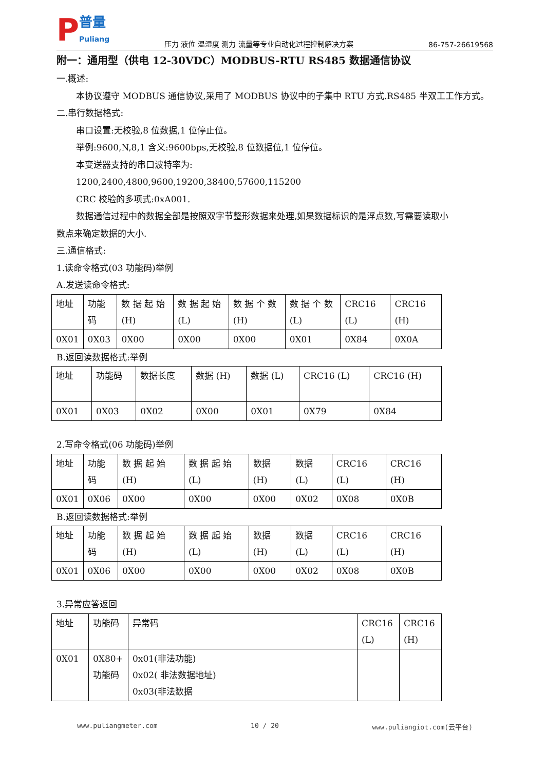P普量
Puliang
压力 液位 温湿度 测力 流量等专业自动化过程控制解决方案
86-757-26619568
附一：通用型（供电 12-30VDC）MODBUS-RTU RS485 数据通信协议
一.概述:
本协议遵守 MODBUS 通信协议,采用了 MODBUS 协议中的子集中 RTU 方式.RS485 半双工工作方式。
二.串行数据格式:
串口设置:无校验,8 位数据,1 位停止位。
举例:9600,N,8,1 含义:9600bps,无校验,8 位数据位,1 位停位。
本变送器支持的串口波特率为:
1200,2400,4800,9600,19200,38400,57600,115200
CRC 校验的多项式:0xA001.
数据通信过程中的数据全部是按照双字节整形数据来处理,如果数据标识的是浮点数,写需要读取小
数点来确定数据的大小.
三.通信格式:
1.读命令格式(03 功能码)举例
A.发送读命令格式:
| 地址 | 功能码 | 数 据 起 始 (H) | 数 据 起 始 (L) | 数 据 个 数 (H) | 数 据 个 数 (L) | CRC16 (L) | CRC16 (H) |
| 0X01 | 0X03 | 0X00 | 0X00 | 0X00 | 0X01 | 0X84 | 0X0A |
B.返回读数据格式:举例
| 地址 | 功能码 | 数据长度 | 数据 (H) | 数据 (L) | CRC16 (L) | CRC16 (H) |
| 0X01 | 0X03 | 0X02 | 0X00 | 0X01 | 0X79 | 0X84 |
2.写命令格式(06 功能码)举例
| 地址 | 功能码 | 数 据 起 始 (H) | 数 据 起 始 (L) | 数据 (H) | 数据 (L) | CRC16 (L) | CRC16 (H) |
| 0X01 | 0X06 | 0X00 | 0X00 | 0X00 | 0X02 | 0X08 | 0X0B |
B.返回读数据格式:举例
| 地址 | 功能码 | 数 据 起 始 (H) | 数 据 起 始 (L) | 数据 (H) | 数据 (L) | CRC16 (L) | CRC16 (H) |
| 0X01 | 0X06 | 0X00 | 0X00 | 0X00 | 0X02 | 0X08 | 0X0B |
3.异常应答返回
| 地址 | 功能码 | 异常码 | CRC16 (L) | CRC16 (H) |
| 0X01 | 0X80+ 功能码 | 0x01(非法功能) 0x02( 非法数据地址) 0x03(非法数据 | | |
www.puliangmeter.com 10 / 20 www.puliangiot.com(云平台)